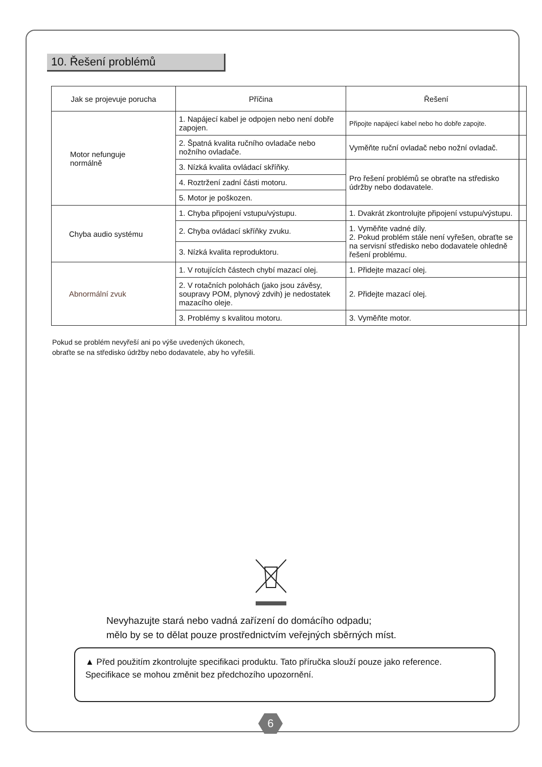10. Řešení problémů
| Jak se projevuje porucha | Příčina | Řešení |
| --- | --- | --- |
| Motor nefunguje normálně | 1. Napájecí kabel je odpojen nebo není dobře zapojen. | Připojte napájecí kabel nebo ho dobře zapojte. |
| | 2. Špatná kvalita ručního ovladače nebo nožního ovladače. | Vyměňte ruční ovladač nebo nožní ovladač. |
| | 3. Nízká kvalita ovládací skříňky. | Pro řešení problémů se obraťte na středisko údržby nebo dodavatele. |
| | 4. Roztržení zadní části motoru. | |
| | 5. Motor je poškozen. | |
| Chyba audio systému | 1. Chyba připojení vstupu/výstupu. | 1. Dvakrát zkontrolujte připojení vstupu/výstupu. |
| | 2. Chyba ovládací skříňky zvuku. | 1. Vyměňte vadné díly. 2. Pokud problém stále není vyřešen, obraťte se na servisní středisko nebo dodavatele ohledně řešení problému. |
| | 3. Nízká kvalita reproduktoru. | |
| Abnormální zvuk | 1. V rotujících částech chybí mazací olej. | 1. Přidejte mazací olej. |
| | 2. V rotačních polohách (jako jsou závěsy, soupravy POM, plynový zdvih) je nedostatek mazacího oleje. | 2. Přidejte mazací olej. |
| | 3. Problémy s kvalitou motoru. | 3. Vyměňte motor. |
Pokud se problém nevyřeší ani po výše uvedených úkonech,
obraťte se na středisko údržby nebo dodavatele, aby ho vyřešili.
Nevyhazujte stará nebo vadná zařízení do domácího odpadu;
mělo by se to dělat pouze prostřednictvím veřejných sběrných míst.
▲ Před použitím zkontrolujte specifikaci produktu. Tato příručka slouží pouze jako reference. Specifikace se mohou změnit bez předchozího upozornění.
6